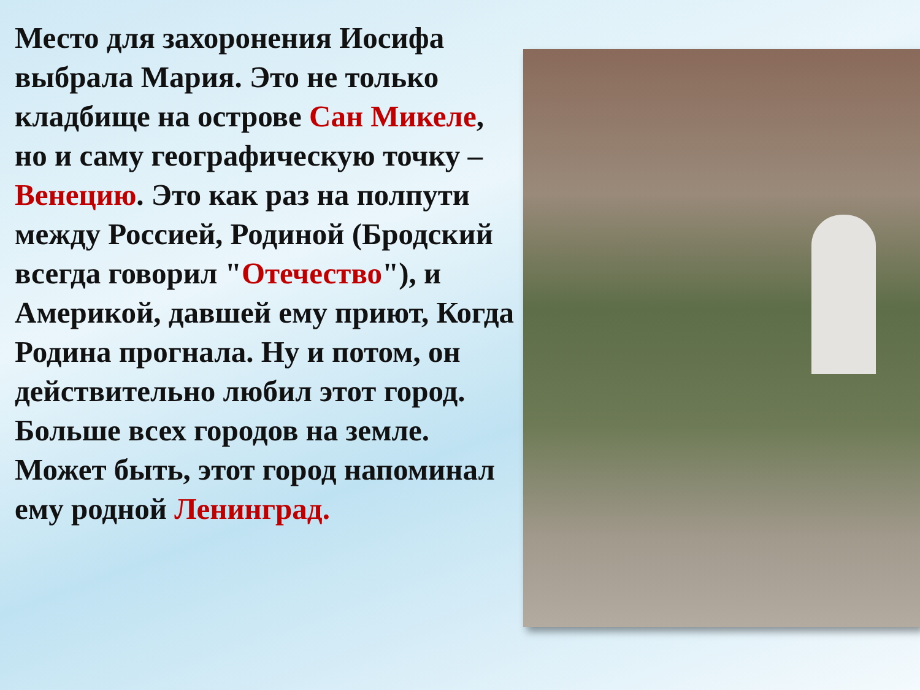Место для захоронения Иосифа выбрала Мария. Это не только кладбище на острове Сан Микеле, но и саму географическую точку – Венецию. Это как раз на полпути между Россией, Родиной (Бродский всегда говорил "Отечество"), и Америкой, давшей ему приют, Когда Родина прогнала. Ну и потом, он действительно любил этот город. Больше всех городов на земле. Может быть, этот город напоминал ему родной Ленинград.